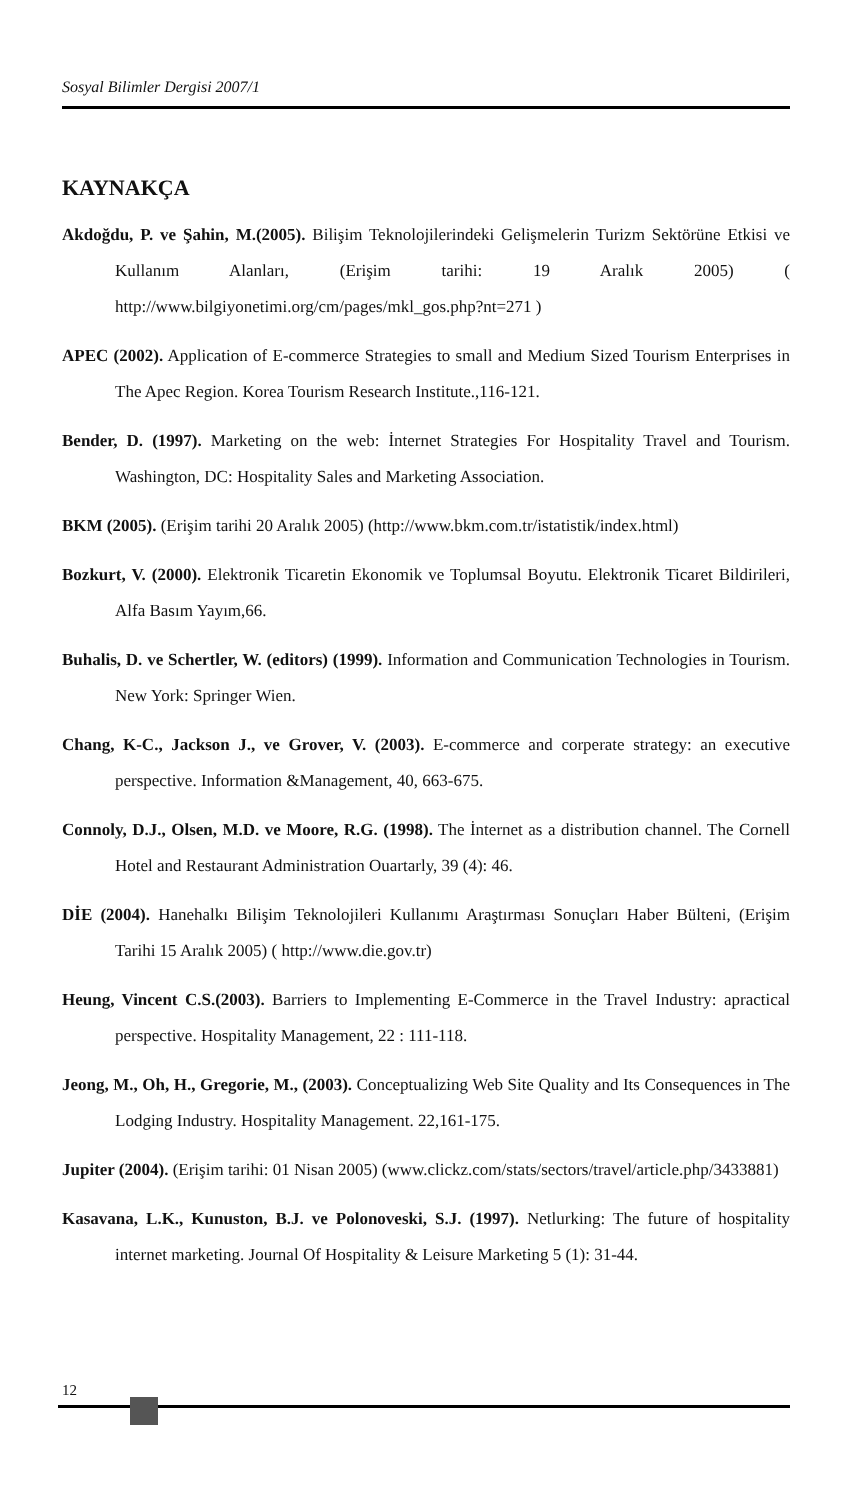Sosyal Bilimler Dergisi 2007/1
KAYNAKÇA
Akdoğdu, P. ve Şahin, M.(2005). Bilişim Teknolojilerindeki Gelişmelerin Turizm Sektörüne Etkisi ve Kullanım Alanları, (Erişim tarihi: 19 Aralık 2005) ( http://www.bilgiyonetimi.org/cm/pages/mkl_gos.php?nt=271 )
APEC (2002). Application of E-commerce Strategies to small and Medium Sized Tourism Enterprises in The Apec Region. Korea Tourism Research Institute.,116-121.
Bender, D. (1997). Marketing on the web: İnternet Strategies For Hospitality Travel and Tourism. Washington, DC: Hospitality Sales and Marketing Association.
BKM (2005). (Erişim tarihi 20 Aralık 2005) (http://www.bkm.com.tr/istatistik/index.html)
Bozkurt, V. (2000). Elektronik Ticaretin Ekonomik ve Toplumsal Boyutu. Elektronik Ticaret Bildirileri, Alfa Basım Yayım,66.
Buhalis, D. ve Schertler, W. (editors) (1999). Information and Communication Technologies in Tourism. New York: Springer Wien.
Chang, K-C., Jackson J., ve Grover, V. (2003). E-commerce and corperate strategy: an executive perspective. Information &Management, 40, 663-675.
Connoly, D.J., Olsen, M.D. ve Moore, R.G. (1998). The İnternet as a distribution channel. The Cornell Hotel and Restaurant Administration Ouartarly, 39 (4): 46.
DİE (2004). Hanehalkı Bilişim Teknolojileri Kullanımı Araştırması Sonuçları Haber Bülteni, (Erişim Tarihi 15 Aralık 2005) ( http://www.die.gov.tr)
Heung, Vincent C.S.(2003). Barriers to Implementing E-Commerce in the Travel Industry: apractical perspective. Hospitality Management, 22 : 111-118.
Jeong, M., Oh, H., Gregorie, M., (2003). Conceptualizing Web Site Quality and Its Consequences in The Lodging Industry. Hospitality Management. 22,161-175.
Jupiter (2004). (Erişim tarihi: 01 Nisan 2005) (www.clickz.com/stats/sectors/travel/article.php/3433881)
Kasavana, L.K., Kunuston, B.J. ve Polonoveski, S.J. (1997). Netlurking: The future of hospitality internet marketing. Journal Of Hospitality & Leisure Marketing 5 (1): 31-44.
12